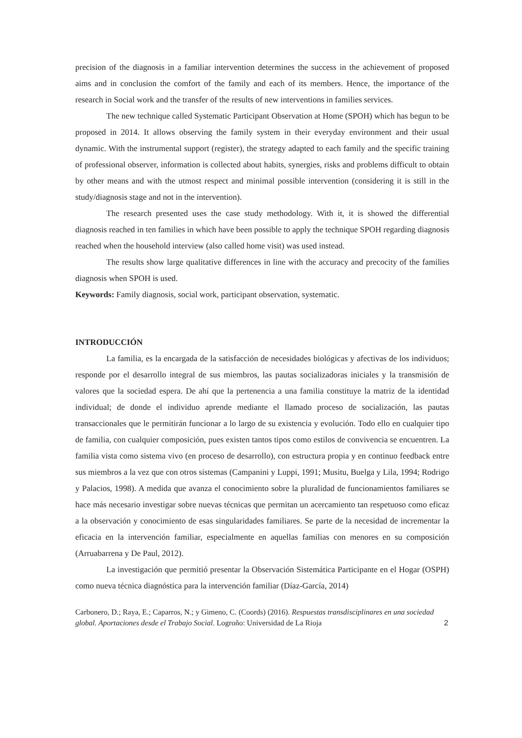precision of the diagnosis in a familiar intervention determines the success in the achievement of proposed aims and in conclusion the comfort of the family and each of its members. Hence, the importance of the research in Social work and the transfer of the results of new interventions in families services.
The new technique called Systematic Participant Observation at Home (SPOH) which has begun to be proposed in 2014. It allows observing the family system in their everyday environment and their usual dynamic. With the instrumental support (register), the strategy adapted to each family and the specific training of professional observer, information is collected about habits, synergies, risks and problems difficult to obtain by other means and with the utmost respect and minimal possible intervention (considering it is still in the study/diagnosis stage and not in the intervention).
The research presented uses the case study methodology. With it, it is showed the differential diagnosis reached in ten families in which have been possible to apply the technique SPOH regarding diagnosis reached when the household interview (also called home visit) was used instead.
The results show large qualitative differences in line with the accuracy and precocity of the families diagnosis when SPOH is used.
Keywords: Family diagnosis, social work, participant observation, systematic.
INTRODUCCIÓN
La familia, es la encargada de la satisfacción de necesidades biológicas y afectivas de los individuos; responde por el desarrollo integral de sus miembros, las pautas socializadoras iniciales y la transmisión de valores que la sociedad espera. De ahí que la pertenencia a una familia constituye la matriz de la identidad individual; de donde el individuo aprende mediante el llamado proceso de socialización, las pautas transaccionales que le permitirán funcionar a lo largo de su existencia y evolución. Todo ello en cualquier tipo de familia, con cualquier composición, pues existen tantos tipos como estilos de convivencia se encuentren. La familia vista como sistema vivo (en proceso de desarrollo), con estructura propia y en continuo feedback entre sus miembros a la vez que con otros sistemas (Campanini y Luppi, 1991; Musitu, Buelga y Lila, 1994; Rodrigo y Palacios, 1998). A medida que avanza el conocimiento sobre la pluralidad de funcionamientos familiares se hace más necesario investigar sobre nuevas técnicas que permitan un acercamiento tan respetuoso como eficaz a la observación y conocimiento de esas singularidades familiares. Se parte de la necesidad de incrementar la eficacia en la intervención familiar, especialmente en aquellas familias con menores en su composición (Arruabarrena y De Paul, 2012).
La investigación que permitió presentar la Observación Sistemática Participante en el Hogar (OSPH) como nueva técnica diagnóstica para la intervención familiar (Díaz-García, 2014)
Carbonero, D.; Raya, E.; Caparros, N.; y Gimeno, C. (Coords) (2016). Respuestas transdisciplinares en una sociedad global. Aportaciones desde el Trabajo Social. Logroño: Universidad de La Rioja
2